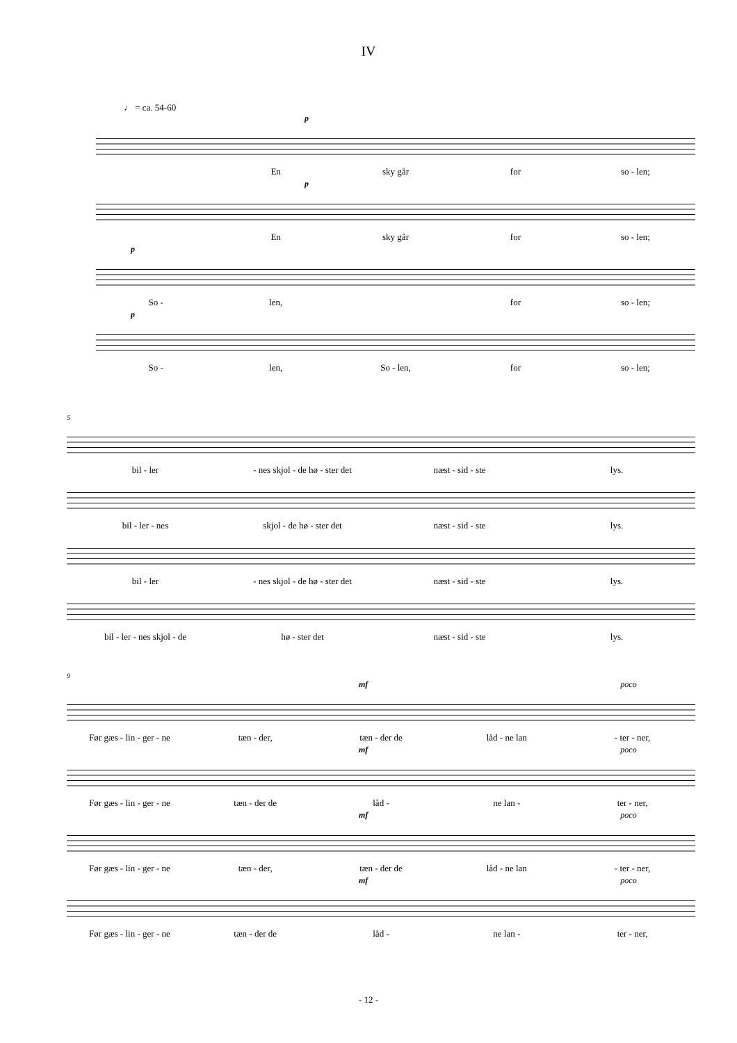IV
♩ = ca. 54-60
p
En sky går for so - len;
p
En sky går for so - len;
p
So - len, for so - len;
p
So - len, So - len, for so - len;
5
bil - ler - nes skjol - de hø - ster det næst - sid - ste lys.
bil - ler - nes skjol - de hø - ster det næst - sid - ste lys.
bil - ler - nes skjol - de hø - ster det næst - sid - ste lys.
bil - ler - nes skjol - de hø - ster det næst - sid - ste lys.
9
mf poco
Før gæs - lin - ger - ne tæn - der, tæn - der de låd - ne lan - ter - ner,
mf poco
Før gæs - lin - ger - ne tæn - der de låd - ne lan - ter - ner,
mf poco
Før gæs - lin - ger - ne tæn - der, tæn - der de låd - ne lan - ter - ner,
mf poco
Før gæs - lin - ger - ne tæn - der de låd - ne lan - ter - ner,
- 12 -